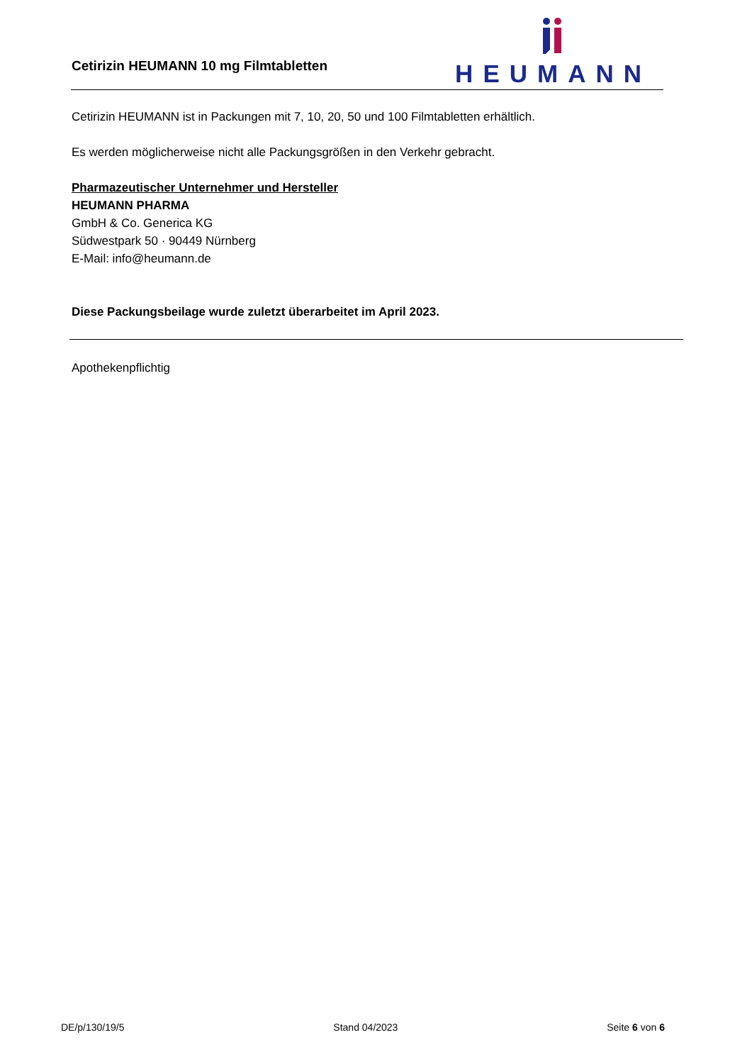Cetirizin HEUMANN 10 mg Filmtabletten
HEUMANN
Cetirizin HEUMANN ist in Packungen mit 7, 10, 20, 50 und 100 Filmtabletten erhältlich.
Es werden möglicherweise nicht alle Packungsgrößen in den Verkehr gebracht.
Pharmazeutischer Unternehmer und Hersteller
HEUMANN PHARMA
GmbH & Co. Generica KG
Südwestpark 50 · 90449 Nürnberg
E-Mail: info@heumann.de
Diese Packungsbeilage wurde zuletzt überarbeitet im April 2023.
Apothekenpflichtig
DE/p/130/19/5 Stand 04/2023 Seite 6 von 6